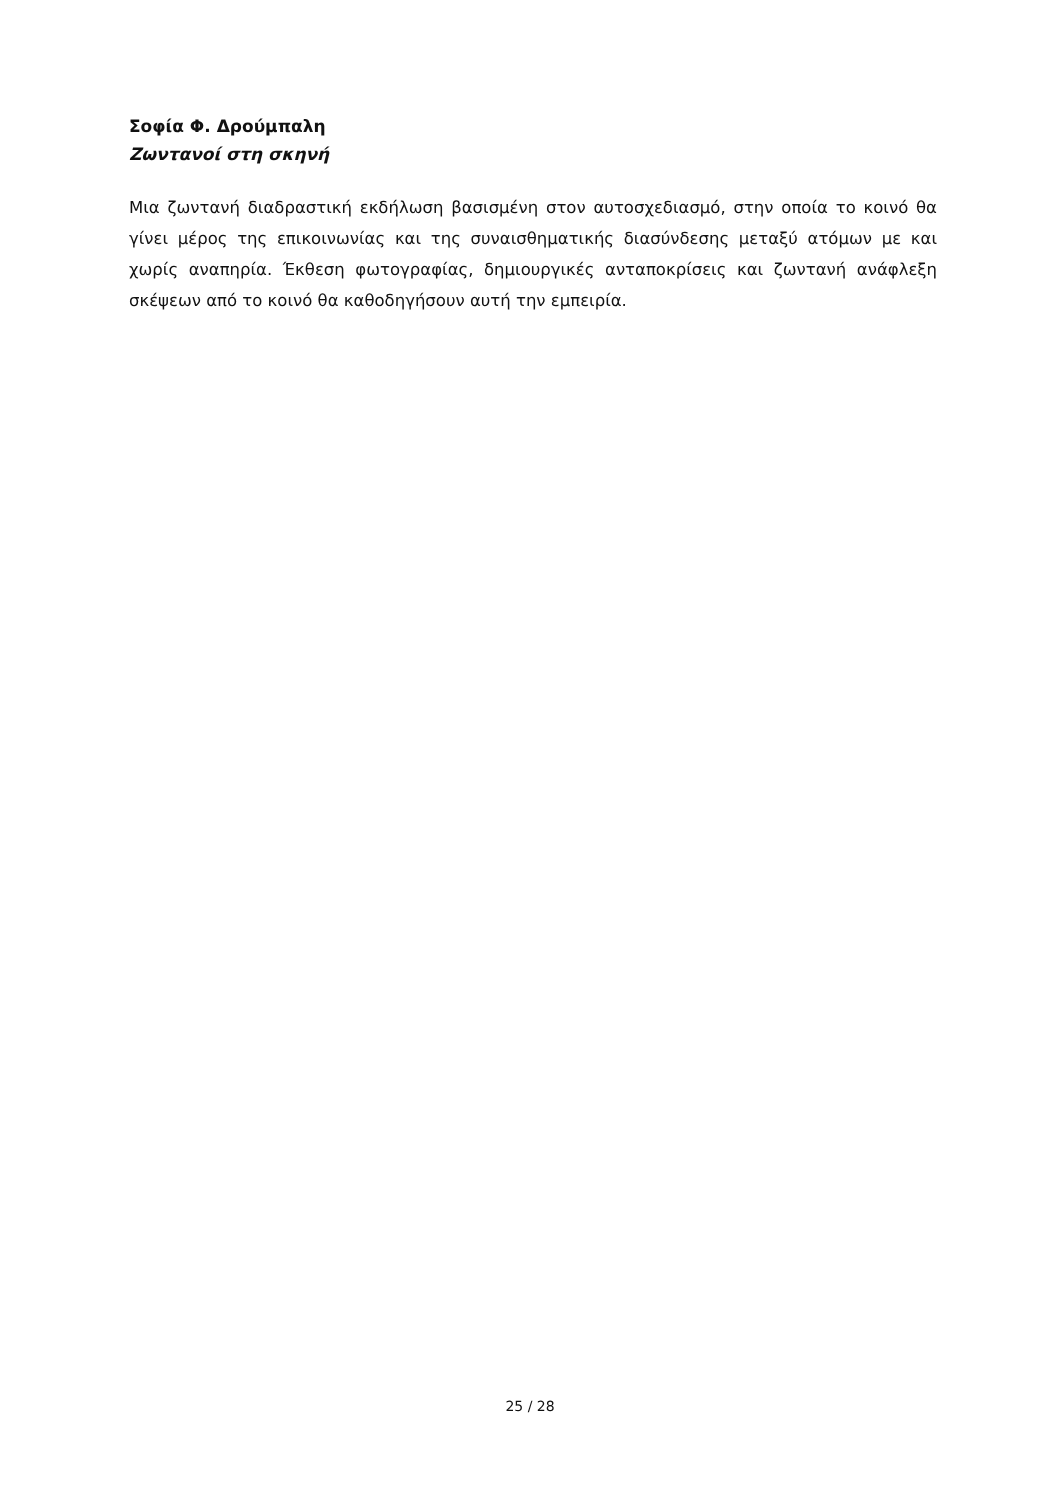Σοφία Φ. Δρούμπαλη
Ζωντανοί στη σκηνή
Μια ζωντανή διαδραστική εκδήλωση βασισμένη στον αυτοσχεδιασμό, στην οποία το κοινό θα γίνει μέρος της επικοινωνίας και της συναισθηματικής διασύνδεσης μεταξύ ατόμων με και χωρίς αναπηρία. Έκθεση φωτογραφίας, δημιουργικές ανταποκρίσεις και ζωντανή ανάφλεξη σκέψεων από το κοινό θα καθοδηγήσουν αυτή την εμπειρία.
25 / 28